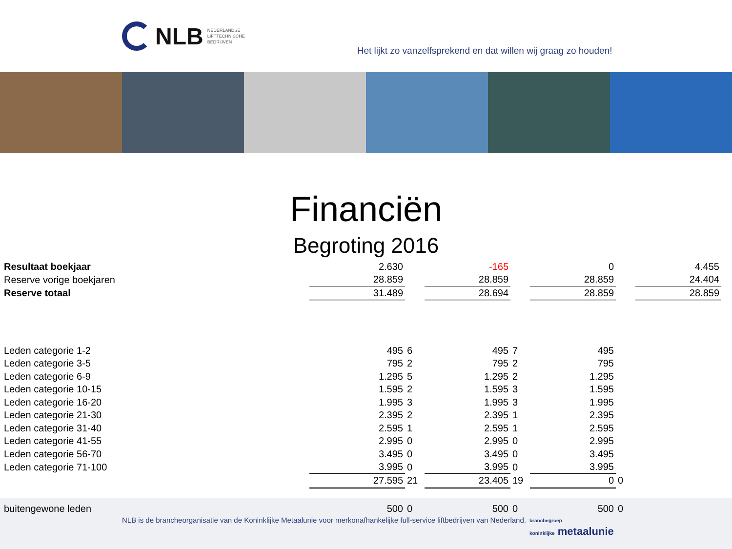NLB NEDERLANDSE
LIFTTECHNISCHE
BEDRIJVEN
Het lijkt zo vanzelfsprekend en dat willen wij graag zo houden!
Financiën
Begroting 2016
| Resultaat boekjaar | 2.630 | | -165 | | 0 | | 4.455 |
| Reserve vorige boekjaren | 28.859 | | 28.859 | | 28.859 | | 24.404 |
| Reserve totaal | 31.489 | | 28.694 | | 28.859 | | 28.859 |
| Leden categorie 1-2 | 495 | 6 | 495 | 7 | 495 | | |
| Leden categorie 3-5 | 795 | 2 | 795 | 2 | 795 | | |
| Leden categorie 6-9 | 1.295 | 5 | 1.295 | 2 | 1.295 | | |
| Leden categorie 10-15 | 1.595 | 2 | 1.595 | 3 | 1.595 | | |
| Leden categorie 16-20 | 1.995 | 3 | 1.995 | 3 | 1.995 | | |
| Leden categorie 21-30 | 2.395 | 2 | 2.395 | 1 | 2.395 | | |
| Leden categorie 31-40 | 2.595 | 1 | 2.595 | 1 | 2.595 | | |
| Leden categorie 41-55 | 2.995 | 0 | 2.995 | 0 | 2.995 | | |
| Leden categorie 56-70 | 3.495 | 0 | 3.495 | 0 | 3.495 | | |
| Leden categorie 71-100 | 3.995 | 0 | 3.995 | 0 | 3.995 | | |
| | 27.595 | 21 | 23.405 | 19 | 0 | 0 | |
| buitengewone leden | 500 | 0 | 500 | 0 | 500 | 0 | |
NLB is de brancheorganisatie van de Koninklijke Metaalunie voor merkonafhankelijke full-service liftbedrijven van Nederland.
branchegroep
koninklijke metaalunie